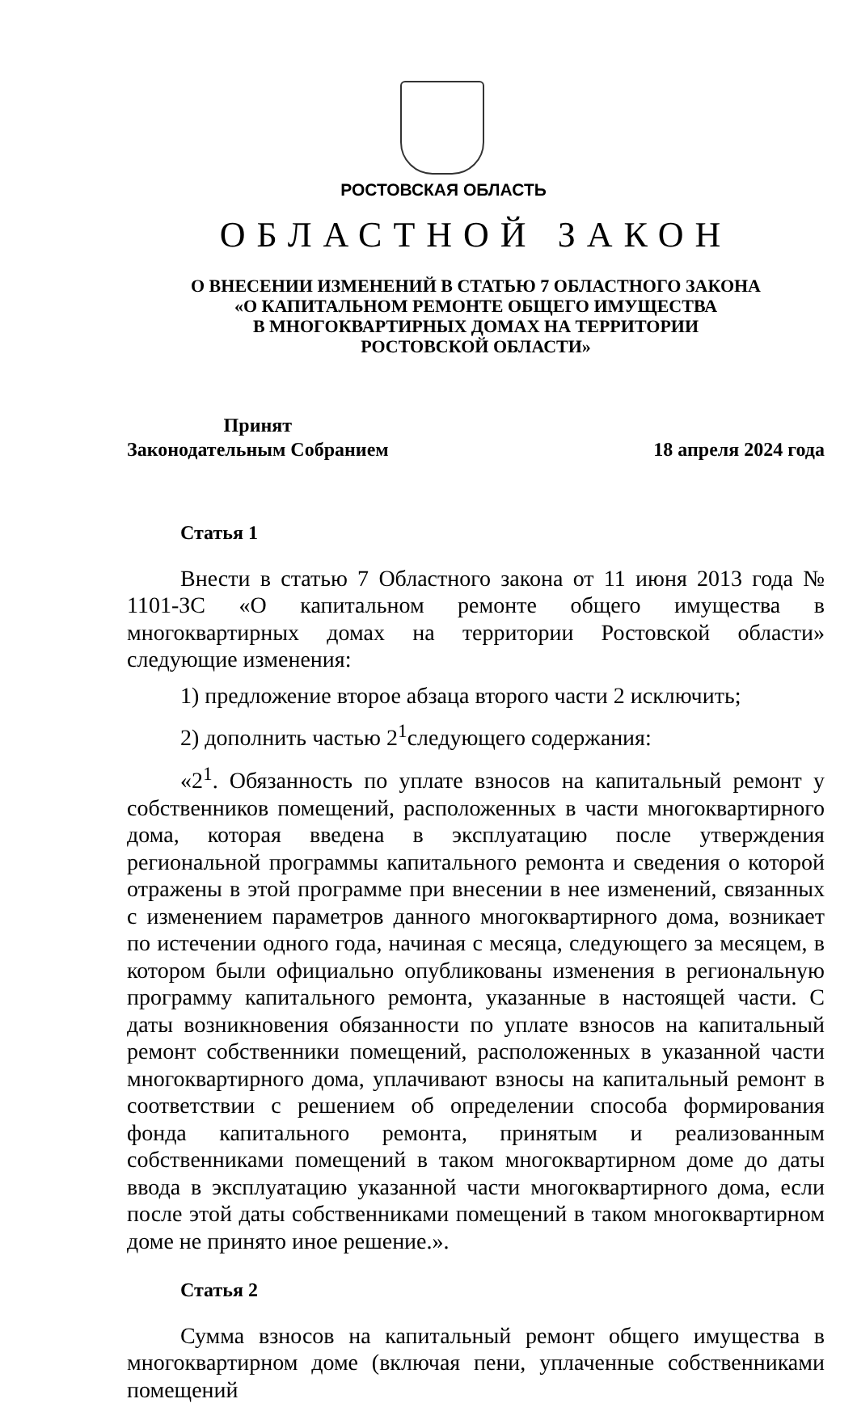РОСТОВСКАЯ ОБЛАСТЬ
ОБЛАСТНОЙ ЗАКОН
О ВНЕСЕНИИ ИЗМЕНЕНИЙ В СТАТЬЮ 7 ОБЛАСТНОГО ЗАКОНА
«О КАПИТАЛЬНОМ РЕМОНТЕ ОБЩЕГО ИМУЩЕСТВА
В МНОГОКВАРТИРНЫХ ДОМАХ НА ТЕРРИТОРИИ
РОСТОВСКОЙ ОБЛАСТИ»
Принят
Законодательным Собранием
18 апреля 2024 года
Статья 1
Внести в статью 7 Областного закона от 11 июня 2013 года № 1101-ЗС «О капитальном ремонте общего имущества в многоквартирных домах на территории Ростовской области» следующие изменения:
1) предложение второе абзаца второго части 2 исключить;
2) дополнить частью 2<sup>1</sup>следующего содержания:
«2<sup>1</sup>. Обязанность по уплате взносов на капитальный ремонт у собственников помещений, расположенных в части многоквартирного дома, которая введена в эксплуатацию после утверждения региональной программы капитального ремонта и сведения о которой отражены в этой программе при внесении в нее изменений, связанных с изменением параметров данного многоквартирного дома, возникает по истечении одного года, начиная с месяца, следующего за месяцем, в котором были официально опубликованы изменения в региональную программу капитального ремонта, указанные в настоящей части. С даты возникновения обязанности по уплате взносов на капитальный ремонт собственники помещений, расположенных в указанной части многоквартирного дома, уплачивают взносы на капитальный ремонт в соответствии с решением об определении способа формирования фонда капитального ремонта, принятым и реализованным собственниками помещений в таком многоквартирном доме до даты ввода в эксплуатацию указанной части многоквартирного дома, если после этой даты собственниками помещений в таком многоквартирном доме не принято иное решение.».
Статья 2
Сумма взносов на капитальный ремонт общего имущества в многоквартирном доме (включая пени, уплаченные собственниками помещений